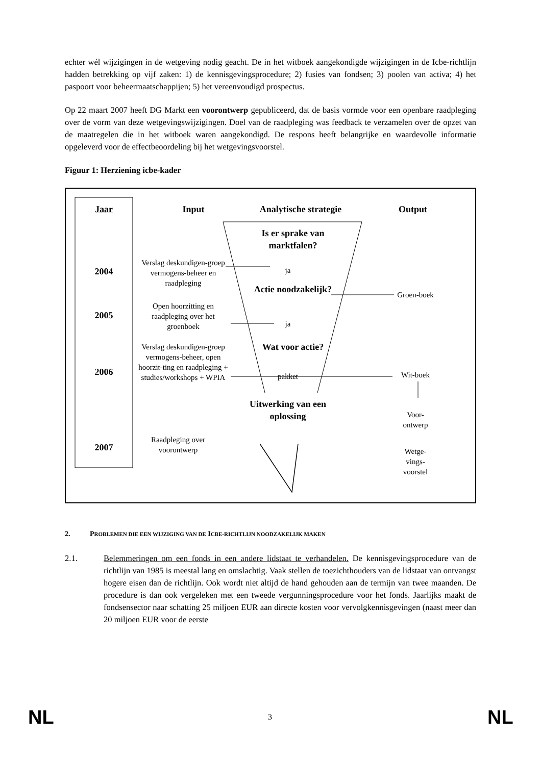echter wél wijzigingen in de wetgeving nodig geacht. De in het witboek aangekondigde wijzigingen in de Icbe-richtlijn hadden betrekking op vijf zaken: 1) de kennisgevingsprocedure; 2) fusies van fondsen; 3) poolen van activa; 4) het paspoort voor beheermaatschappijen; 5) het vereenvoudigd prospectus.
Op 22 maart 2007 heeft DG Markt een voorontwerp gepubliceerd, dat de basis vormde voor een openbare raadpleging over de vorm van deze wetgevingswijzigingen. Doel van de raadpleging was feedback te verzamelen over de opzet van de maatregelen die in het witboek waren aangekondigd. De respons heeft belangrijke en waardevolle informatie opgeleverd voor de effectbeoordeling bij het wetgevingsvoorstel.
Figuur 1: Herziening icbe-kader
Jaar Input Analytische strategie Output
2004
2005
2006
2007
Is er sprake van marktfalen?
ja
Actie noodzakelijk?
ja
Wat voor actie?
pakket
Uitwerking van een oplossing
Verslag deskundigen-groep vermogens-beheer en raadpleging
Open hoorzitting en raadpleging over het groenboek
Verslag deskundigen-groep vermogens-beheer, open hoorzit-ting en raadpleging + studies/workshops + WPIA
Raadpleging over voorontwerp
Groen-boek
Wit-boek
Voor-ontwerp
Wetge-vings-voorstel
2. PROBLEMEN DIE EEN WIJZIGING VAN DE ICBE-RICHTLIJN NOODZAKELIJK MAKEN
2.1. Belemmeringen om een fonds in een andere lidstaat te verhandelen. De kennisgevingsprocedure van de richtlijn van 1985 is meestal lang en omslachtig. Vaak stellen de toezichthouders van de lidstaat van ontvangst hogere eisen dan de richtlijn. Ook wordt niet altijd de hand gehouden aan de termijn van twee maanden. De procedure is dan ook vergeleken met een tweede vergunningsprocedure voor het fonds. Jaarlijks maakt de fondsensector naar schatting 25 miljoen EUR aan directe kosten voor vervolgkennisgevingen (naast meer dan 20 miljoen EUR voor de eerste
NL 3 NL